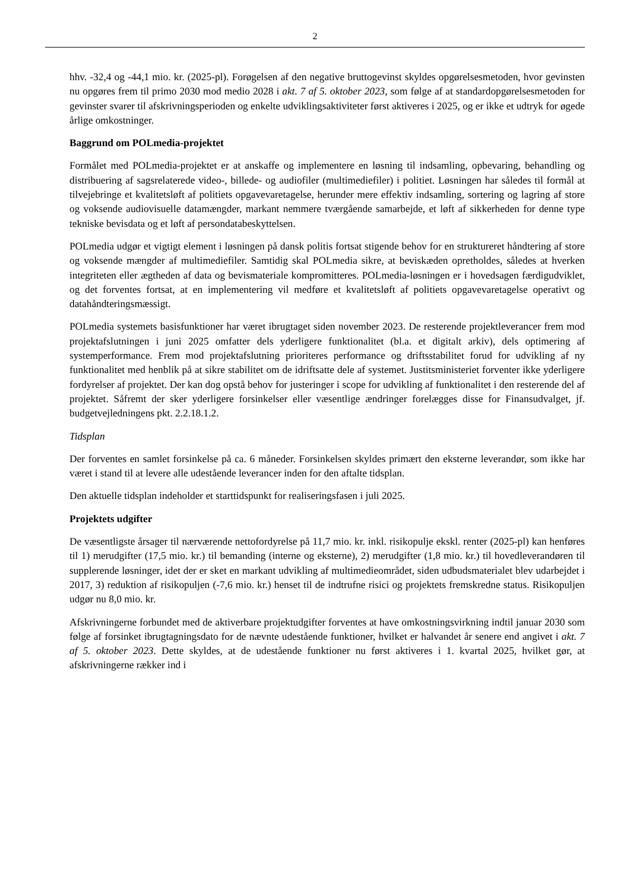2
hhv. -32,4 og -44,1 mio. kr. (2025-pl). Forøgelsen af den negative bruttogevinst skyldes opgørelses­metoden, hvor gevinsten nu opgøres frem til primo 2030 mod medio 2028 i akt. 7 af 5. oktober 2023, som følge af at standardopgørelsesmetoden for gevinster svarer til afskrivningsperioden og enkelte udviklingsaktiviteter først aktiveres i 2025, og er ikke et udtryk for øgede årlige omkostninger.
Baggrund om POLmedia-projektet
Formålet med POLmedia-projektet er at anskaffe og implementere en løsning til indsamling, opbeva­ring, behandling og distribuering af sagsrelaterede video-, billede- og audiofiler (multimediefiler) i politiet. Løsningen har således til formål at tilvejebringe et kvalitetsløft af politiets opgavevareta­gelse, herunder mere effektiv indsamling, sortering og lagring af store og voksende audiovisuelle datamængder, markant nemmere tværgående samarbejde, et løft af sikkerheden for denne type tekniske bevisdata og et løft af persondatabeskyttelsen.
POLmedia udgør et vigtigt element i løsningen på dansk politis fortsat stigende behov for en struktu­reret håndtering af store og voksende mængder af multimediefiler. Samtidig skal POLmedia sikre, at beviskæden opretholdes, således at hverken integriteten eller ægtheden af data og bevismateriale kompromitteres. POLmedia-løsningen er i hovedsagen færdigudviklet, og det forventes fortsat, at en implementering vil medføre et kvalitetsløft af politiets opgavevaretagelse operativt og datahåndte­ringsmæssigt.
POLmedia systemets basisfunktioner har været ibrugtaget siden november 2023. De resterende projektleverancer frem mod projektafslutningen i juni 2025 omfatter dels yderligere funktionalitet (bl.a. et digitalt arkiv), dels optimering af systemperformance. Frem mod projektafslutning priorite­res performance og driftsstabilitet forud for udvikling af ny funktionalitet med henblik på at sikre stabilitet om de idriftsatte dele af systemet. Justitsministeriet forventer ikke yderligere fordyrelser af projektet. Der kan dog opstå behov for justeringer i scope for udvikling af funktionalitet i den resterende del af projektet. Såfremt der sker yderligere forsinkelser eller væsentlige ændringer forelægges disse for Finansudvalget, jf. budgetvejledningens pkt. 2.2.18.1.2.
Tidsplan
Der forventes en samlet forsinkelse på ca. 6 måneder. Forsinkelsen skyldes primært den eksterne leverandør, som ikke har været i stand til at levere alle udestående leverancer inden for den aftalte tidsplan.
Den aktuelle tidsplan indeholder et starttidspunkt for realiseringsfasen i juli 2025.
Projektets udgifter
De væsentligste årsager til nærværende nettofordyrelse på 11,7 mio. kr. inkl. risikopulje ekskl. renter (2025-pl) kan henføres til 1) merudgifter (17,5 mio. kr.) til bemanding (interne og eksterne), 2) merudgifter (1,8 mio. kr.) til hovedleverandøren til supplerende løsninger, idet der er sket en markant udvikling af multimedieområdet, siden udbudsmaterialet blev udarbejdet i 2017, 3) reduktion af risi­kopuljen (-7,6 mio. kr.) henset til de indtrufne risici og projektets fremskredne status. Risikopuljen udgør nu 8,0 mio. kr.
Afskrivningerne forbundet med de aktiverbare projektudgifter forventes at have omkostningsvirk­ning indtil januar 2030 som følge af forsinket ibrugtagningsdato for de nævnte udestående funktio­ner, hvilket er halvandet år senere end angivet i akt. 7 af 5. oktober 2023. Dette skyldes, at de udestående funktioner nu først aktiveres i 1. kvartal 2025, hvilket gør, at afskrivningerne rækker ind i